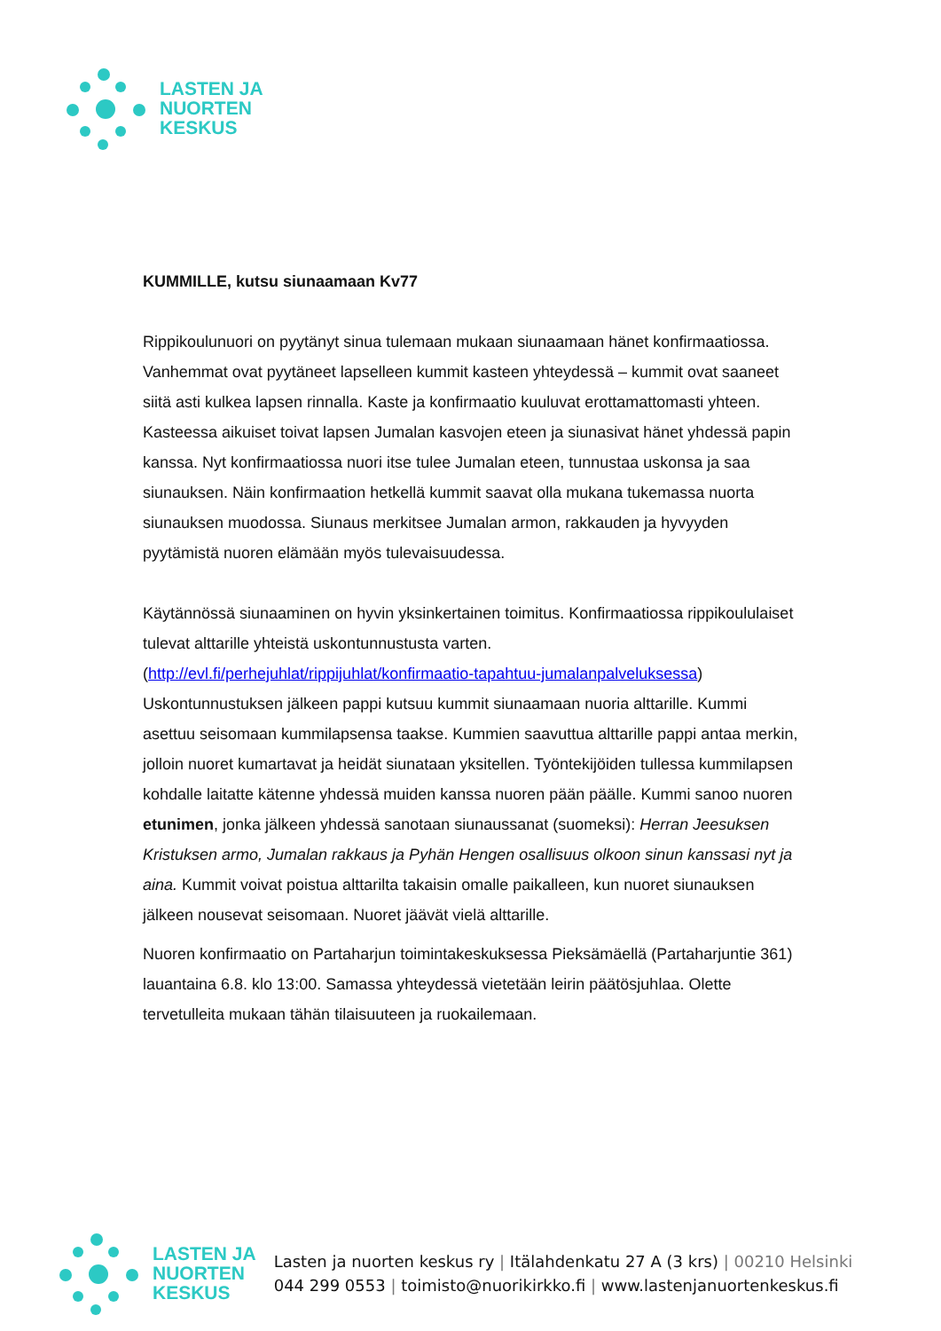LASTEN JA
NUORTEN
KESKUS
KUMMILLE, kutsu siunaamaan Kv77
Rippikoulunuori on pyytänyt sinua tulemaan mukaan siunaamaan hänet konfirmaatiossa. Vanhemmat ovat pyytäneet lapselleen kummit kasteen yhteydessä – kummit ovat saaneet siitä asti kulkea lapsen rinnalla. Kaste ja konfirmaatio kuuluvat erottamattomasti yhteen. Kasteessa aikuiset toivat lapsen Jumalan kasvojen eteen ja siunasivat hänet yhdessä papin kanssa. Nyt konfirmaatiossa nuori itse tulee Jumalan eteen, tunnustaa uskonsa ja saa siunauksen. Näin konfirmaation hetkellä kummit saavat olla mukana tukemassa nuorta siunauksen muodossa. Siunaus merkitsee Jumalan armon, rakkauden ja hyvyyden pyytämistä nuoren elämään myös tulevaisuudessa.
Käytännössä siunaaminen on hyvin yksinkertainen toimitus. Konfirmaatiossa rippikoululaiset tulevat alttarille yhteistä uskontunnustusta varten. (http://evl.fi/perhejuhlat/rippijuhlat/konfirmaatio-tapahtuu-jumalanpalveluksessa) Uskontunnustuksen jälkeen pappi kutsuu kummit siunaamaan nuoria alttarille. Kummi asettuu seisomaan kummilapsensa taakse. Kummien saavuttua alttarille pappi antaa merkin, jolloin nuoret kumartavat ja heidät siunataan yksitellen. Työntekijöiden tullessa kummilapsen kohdalle laitatte kätenne yhdessä muiden kanssa nuoren pään päälle. Kummi sanoo nuoren etunimen, jonka jälkeen yhdessä sanotaan siunaussanat (suomeksi): Herran Jeesuksen Kristuksen armo, Jumalan rakkaus ja Pyhän Hengen osallisuus olkoon sinun kanssasi nyt ja aina. Kummit voivat poistua alttarilta takaisin omalle paikalleen, kun nuoret siunauksen jälkeen nousevat seisomaan. Nuoret jäävät vielä alttarille.
Nuoren konfirmaatio on Partaharjun toimintakeskuksessa Pieksämäellä (Partaharjuntie 361) lauantaina 6.8. klo 13:00. Samassa yhteydessä vietetään leirin päätösjuhlaa. Olette tervetulleita mukaan tähän tilaisuuteen ja ruokailemaan.
LASTEN JA
NUORTEN
KESKUS
Lasten ja nuorten keskus ry | Itälahdenkatu 27 A (3 krs) | 00210 Helsinki
044 299 0553 | toimisto@nuorikirkko.fi | www.lastenjanuortenkeskus.fi